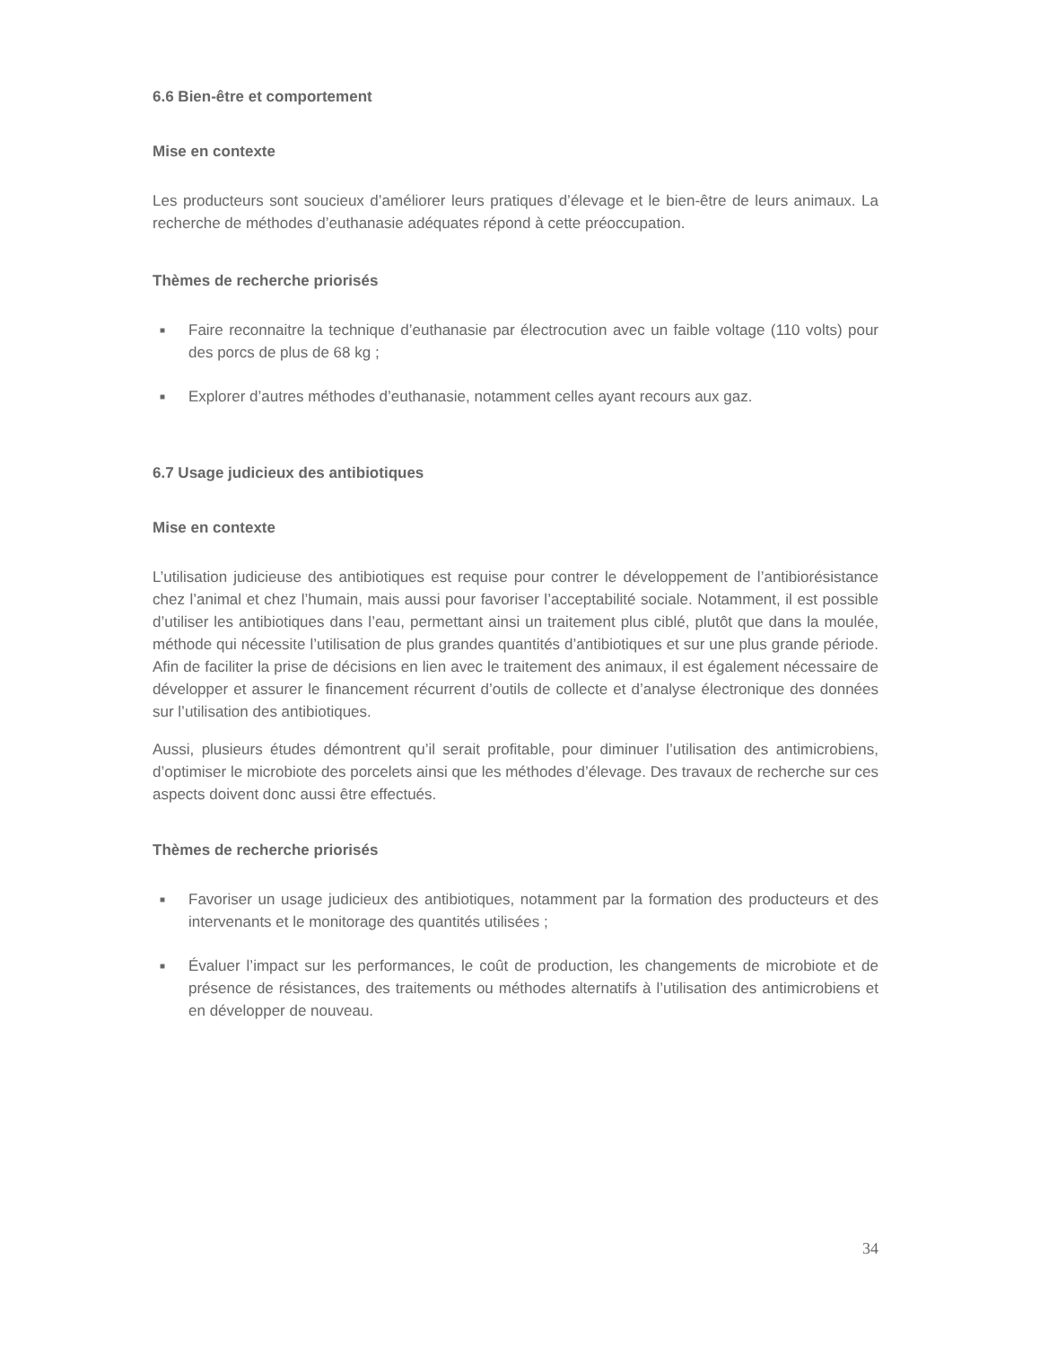6.6 Bien-être et comportement
Mise en contexte
Les producteurs sont soucieux d’améliorer leurs pratiques d’élevage et le bien-être de leurs animaux. La recherche de méthodes d’euthanasie adéquates répond à cette préoccupation.
Thèmes de recherche priorisés
■ Faire reconnaitre la technique d’euthanasie par électrocution avec un faible voltage (110 volts) pour des porcs de plus de 68 kg ;
■ Explorer d’autres méthodes d’euthanasie, notamment celles ayant recours aux gaz.
6.7 Usage judicieux des antibiotiques
Mise en contexte
L’utilisation judicieuse des antibiotiques est requise pour contrer le développement de l’antibiorésistance chez l’animal et chez l’humain, mais aussi pour favoriser l’acceptabilité sociale. Notamment, il est possible d’utiliser les antibiotiques dans l’eau, permettant ainsi un traitement plus ciblé, plutôt que dans la moulée, méthode qui nécessite l’utilisation de plus grandes quantités d’antibiotiques et sur une plus grande période. Afin de faciliter la prise de décisions en lien avec le traitement des animaux, il est également nécessaire de développer et assurer le financement récurrent d’outils de collecte et d’analyse électronique des données sur l’utilisation des antibiotiques.
Aussi, plusieurs études démontrent qu’il serait profitable, pour diminuer l’utilisation des antimicrobiens, d’optimiser le microbiote des porcelets ainsi que les méthodes d’élevage. Des travaux de recherche sur ces aspects doivent donc aussi être effectués.
Thèmes de recherche priorisés
■ Favoriser un usage judicieux des antibiotiques, notamment par la formation des producteurs et des intervenants et le monitorage des quantités utilisées ;
■ Évaluer l’impact sur les performances, le coût de production, les changements de microbiote et de présence de résistances, des traitements ou méthodes alternatifs à l’utilisation des antimicrobiens et en développer de nouveau.
34